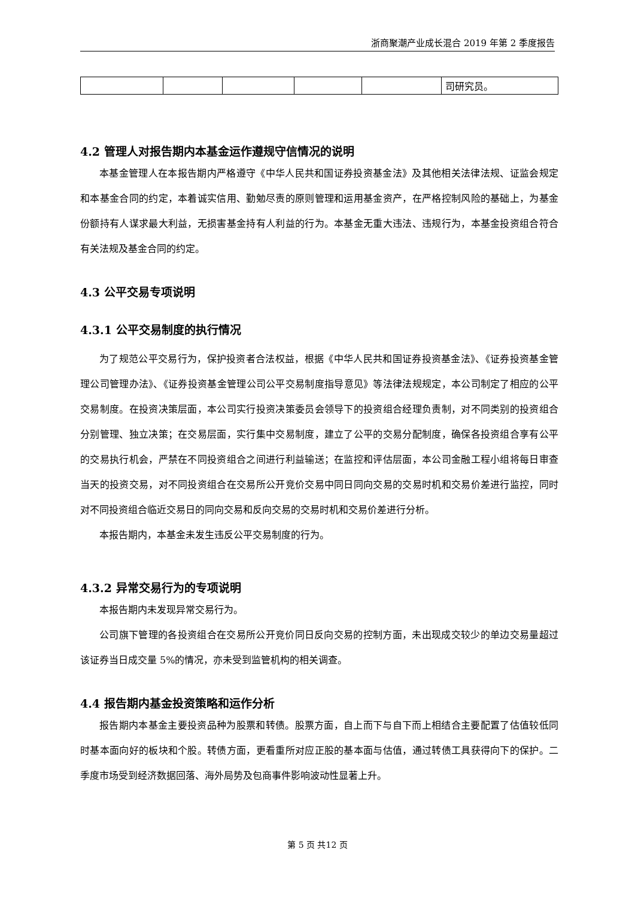浙商聚潮产业成长混合 2019 年第 2 季度报告
| | | | | | 司研究员。 |
4.2 管理人对报告期内本基金运作遵规守信情况的说明
本基金管理人在本报告期内严格遵守《中华人民共和国证券投资基金法》及其他相关法律法规、证监会规定和本基金合同的约定，本着诚实信用、勤勉尽责的原则管理和运用基金资产，在严格控制风险的基础上，为基金份额持有人谋求最大利益，无损害基金持有人利益的行为。本基金无重大违法、违规行为，本基金投资组合符合有关法规及基金合同的约定。
4.3 公平交易专项说明
4.3.1 公平交易制度的执行情况
为了规范公平交易行为，保护投资者合法权益，根据《中华人民共和国证券投资基金法》、《证券投资基金管理公司管理办法》、《证券投资基金管理公司公平交易制度指导意见》等法律法规规定，本公司制定了相应的公平交易制度。在投资决策层面，本公司实行投资决策委员会领导下的投资组合经理负责制，对不同类别的投资组合分别管理、独立决策；在交易层面，实行集中交易制度，建立了公平的交易分配制度，确保各投资组合享有公平的交易执行机会，严禁在不同投资组合之间进行利益输送；在监控和评估层面，本公司金融工程小组将每日审查当天的投资交易，对不同投资组合在交易所公开竞价交易中同日同向交易的交易时机和交易价差进行监控，同时对不同投资组合临近交易日的同向交易和反向交易的交易时机和交易价差进行分析。
本报告期内，本基金未发生违反公平交易制度的行为。
4.3.2 异常交易行为的专项说明
本报告期内未发现异常交易行为。
公司旗下管理的各投资组合在交易所公开竞价同日反向交易的控制方面，未出现成交较少的单边交易量超过该证券当日成交量 5%的情况，亦未受到监管机构的相关调查。
4.4 报告期内基金投资策略和运作分析
报告期内本基金主要投资品种为股票和转债。股票方面，自上而下与自下而上相结合主要配置了估值较低同时基本面向好的板块和个股。转债方面，更看重所对应正股的基本面与估值，通过转债工具获得向下的保护。二季度市场受到经济数据回落、海外局势及包商事件影响波动性显著上升。
第 5 页 共12 页